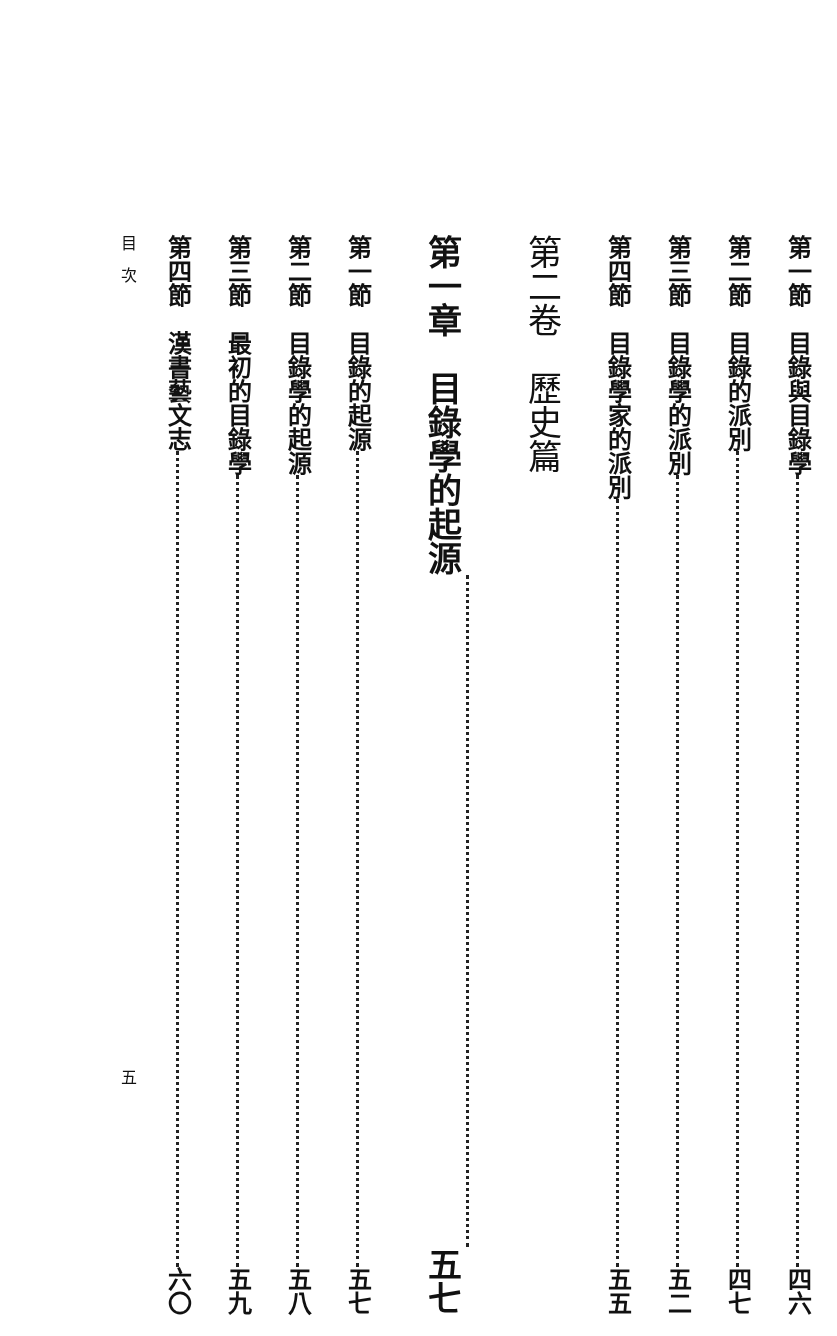第一節　目錄與目錄學 四六
第二節　目錄的派別 四七
第三節　目錄學的派別 五二
第四節　目錄學家的派別 五五
第二卷　歷史篇
第一章　目錄學的起源 五七
第一節　目錄的起源 五七
第二節　目錄學的起源 五八
第三節　最初的目錄學 五九
第四節　漢書藝文志 六〇
目　次 五